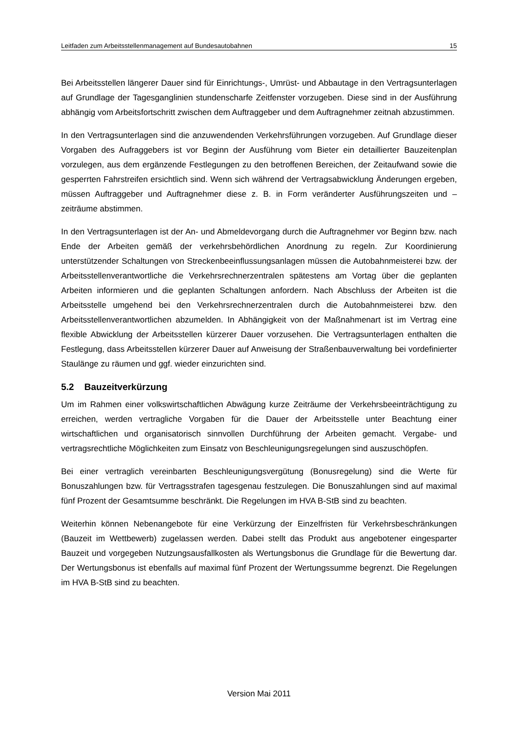Leitfaden zum Arbeitsstellenmanagement auf Bundesautobahnen 15
Bei Arbeitsstellen längerer Dauer sind für Einrichtungs-, Umrüst- und Abbautage in den Vertragsunterlagen auf Grundlage der Tagesganglinien stundenscharfe Zeitfenster vorzugeben. Diese sind in der Ausführung abhängig vom Arbeitsfortschritt zwischen dem Auftraggeber und dem Auftragnehmer zeitnah abzustimmen.
In den Vertragsunterlagen sind die anzuwendenden Verkehrsführungen vorzugeben. Auf Grundlage dieser Vorgaben des Aufraggebers ist vor Beginn der Ausführung vom Bieter ein detaillierter Bauzeitenplan vorzulegen, aus dem ergänzende Festlegungen zu den betroffenen Bereichen, der Zeitaufwand sowie die gesperrten Fahrstreifen ersichtlich sind. Wenn sich während der Vertragsabwicklung Änderungen ergeben, müssen Auftraggeber und Auftragnehmer diese z. B. in Form veränderter Ausführungszeiten und –zeiträume abstimmen.
In den Vertragsunterlagen ist der An- und Abmeldevorgang durch die Auftragnehmer vor Beginn bzw. nach Ende der Arbeiten gemäß der verkehrsbehördlichen Anordnung zu regeln. Zur Koordinierung unterstützender Schaltungen von Streckenbeeinflussungsanlagen müssen die Autobahnmeisterei bzw. der Arbeitsstellenverantwortliche die Verkehrsrechnerzentralen spätestens am Vortag über die geplanten Arbeiten informieren und die geplanten Schaltungen anfordern. Nach Abschluss der Arbeiten ist die Arbeitsstelle umgehend bei den Verkehrsrechnerzentralen durch die Autobahnmeisterei bzw. den Arbeitsstellenverantwortlichen abzumelden. In Abhängigkeit von der Maßnahmenart ist im Vertrag eine flexible Abwicklung der Arbeitsstellen kürzerer Dauer vorzusehen. Die Vertragsunterlagen enthalten die Festlegung, dass Arbeitsstellen kürzerer Dauer auf Anweisung der Straßenbauverwaltung bei vordefinierter Staulänge zu räumen und ggf. wieder einzurichten sind.
5.2 Bauzeitverkürzung
Um im Rahmen einer volkswirtschaftlichen Abwägung kurze Zeiträume der Verkehrsbeeinträchtigung zu erreichen, werden vertragliche Vorgaben für die Dauer der Arbeitsstelle unter Beachtung einer wirtschaftlichen und organisatorisch sinnvollen Durchführung der Arbeiten gemacht. Vergabe- und vertragsrechtliche Möglichkeiten zum Einsatz von Beschleunigungsregelungen sind auszuschöpfen.
Bei einer vertraglich vereinbarten Beschleunigungsvergütung (Bonusregelung) sind die Werte für Bonuszahlungen bzw. für Vertragsstrafen tagesgenau festzulegen. Die Bonuszahlungen sind auf maximal fünf Prozent der Gesamtsumme beschränkt. Die Regelungen im HVA B-StB sind zu beachten.
Weiterhin können Nebenangebote für eine Verkürzung der Einzelfristen für Verkehrsbeschränkungen (Bauzeit im Wettbewerb) zugelassen werden. Dabei stellt das Produkt aus angebotener eingesparter Bauzeit und vorgegeben Nutzungsausfallkosten als Wertungsbonus die Grundlage für die Bewertung dar. Der Wertungsbonus ist ebenfalls auf maximal fünf Prozent der Wertungssumme begrenzt. Die Regelungen im HVA B-StB sind zu beachten.
Version Mai 2011